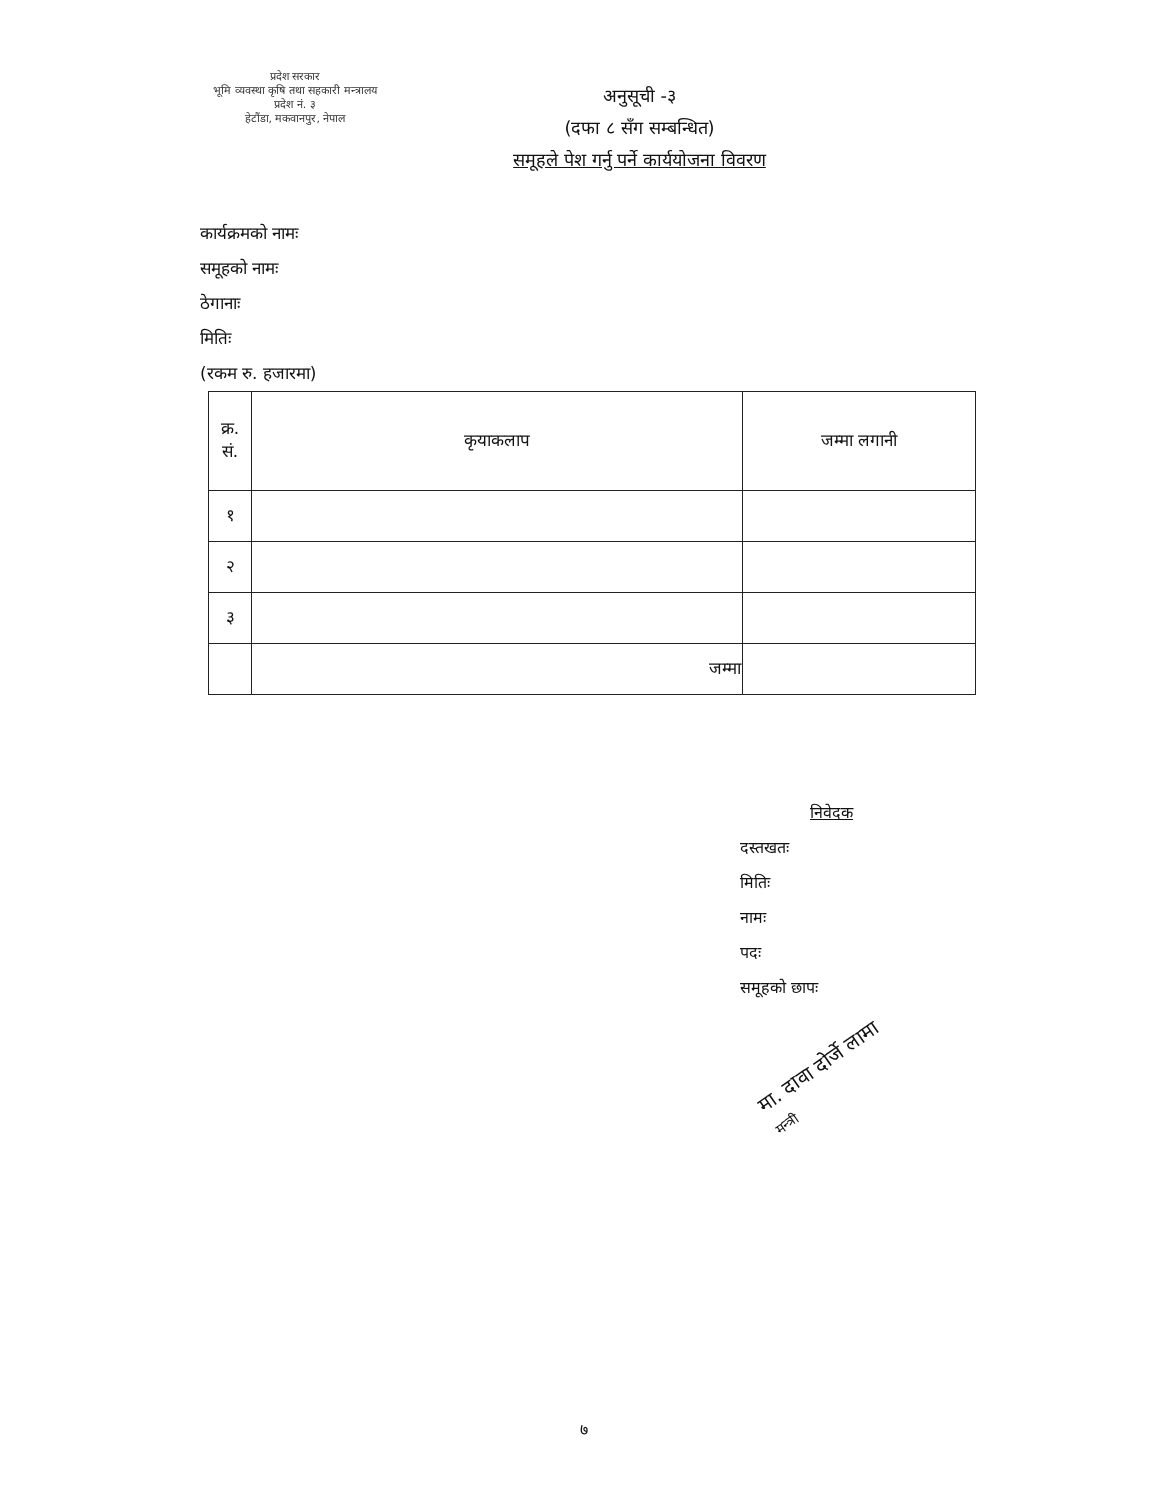प्रदेश सरकार
भूमि व्यवस्था कृषि तथा सहकारी मन्त्रालय
प्रदेश नं. ३
हेटौंडा, मकवानपुर, नेपाल
अनुसूची -३
(दफा ८ सँग सम्बन्धित)
समूहले पेश गर्नु पर्ने कार्ययोजना विवरण
कार्यक्रमको नामः
समूहको नामः
ठेगानाः
मितिः
(रकम रु. हजारमा)
| क्र. सं. | कृयाकलाप | जम्मा लगानी |
| --- | --- | --- |
| १ | | |
| २ | | |
| ३ | | |
| | जम्मा | |
निवेदक
दस्तखतः
मितिः
नामः
पदः
समूहको छापः
मा. दावा दोर्जे लामा
मन्त्री
७